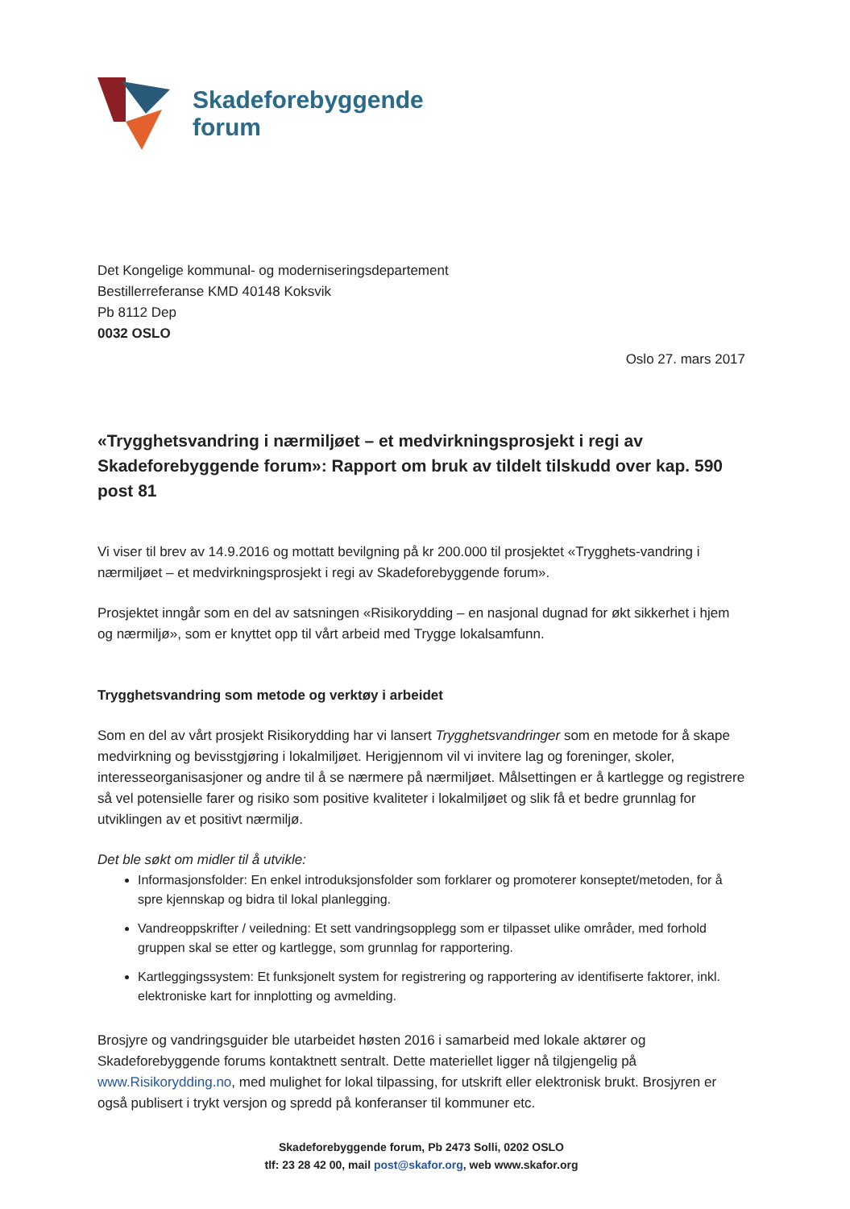Skadeforebyggende
forum
Det Kongelige kommunal- og moderniseringsdepartement
Bestillerreferanse KMD 40148 Koksvik
Pb 8112 Dep
0032 OSLO
Oslo 27. mars 2017
«Trygghetsvandring i nærmiljøet – et medvirkningsprosjekt i regi av Skadeforebyggende forum»: Rapport om bruk av tildelt tilskudd over kap. 590 post 81
Vi viser til brev av 14.9.2016 og mottatt bevilgning på kr 200.000 til prosjektet «Trygghets-vandring i nærmiljøet – et medvirkningsprosjekt i regi av Skadeforebyggende forum».
Prosjektet inngår som en del av satsningen «Risikorydding – en nasjonal dugnad for økt sikkerhet i hjem og nærmiljø», som er knyttet opp til vårt arbeid med Trygge lokalsamfunn.
Trygghetsvandring som metode og verktøy i arbeidet
Som en del av vårt prosjekt Risikorydding har vi lansert Trygghetsvandringer som en metode for å skape medvirkning og bevisstgjøring i lokalmiljøet. Herigjennom vil vi invitere lag og foreninger, skoler, interesseorganisasjoner og andre til å se nærmere på nærmiljøet. Målsettingen er å kartlegge og registrere så vel potensielle farer og risiko som positive kvaliteter i lokalmiljøet og slik få et bedre grunnlag for utviklingen av et positivt nærmiljø.
Det ble søkt om midler til å utvikle:
Informasjonsfolder: En enkel introduksjonsfolder som forklarer og promoterer konseptet/metoden, for å spre kjennskap og bidra til lokal planlegging.
Vandreoppskrifter / veiledning: Et sett vandringsopplegg som er tilpasset ulike områder, med forhold gruppen skal se etter og kartlegge, som grunnlag for rapportering.
Kartleggingssystem: Et funksjonelt system for registrering og rapportering av identifiserte faktorer, inkl. elektroniske kart for innplotting og avmelding.
Brosjyre og vandringsguider ble utarbeidet høsten 2016 i samarbeid med lokale aktører og Skadeforebyggende forums kontaktnett sentralt. Dette materiellet ligger nå tilgjengelig på www.Risikorydding.no, med mulighet for lokal tilpassing, for utskrift eller elektronisk brukt. Brosjyren er også publisert i trykt versjon og spredd på konferanser til kommuner etc.
Skadeforebyggende forum, Pb 2473 Solli, 0202 OSLO
tlf: 23 28 42 00, mail post@skafor.org, web www.skafor.org